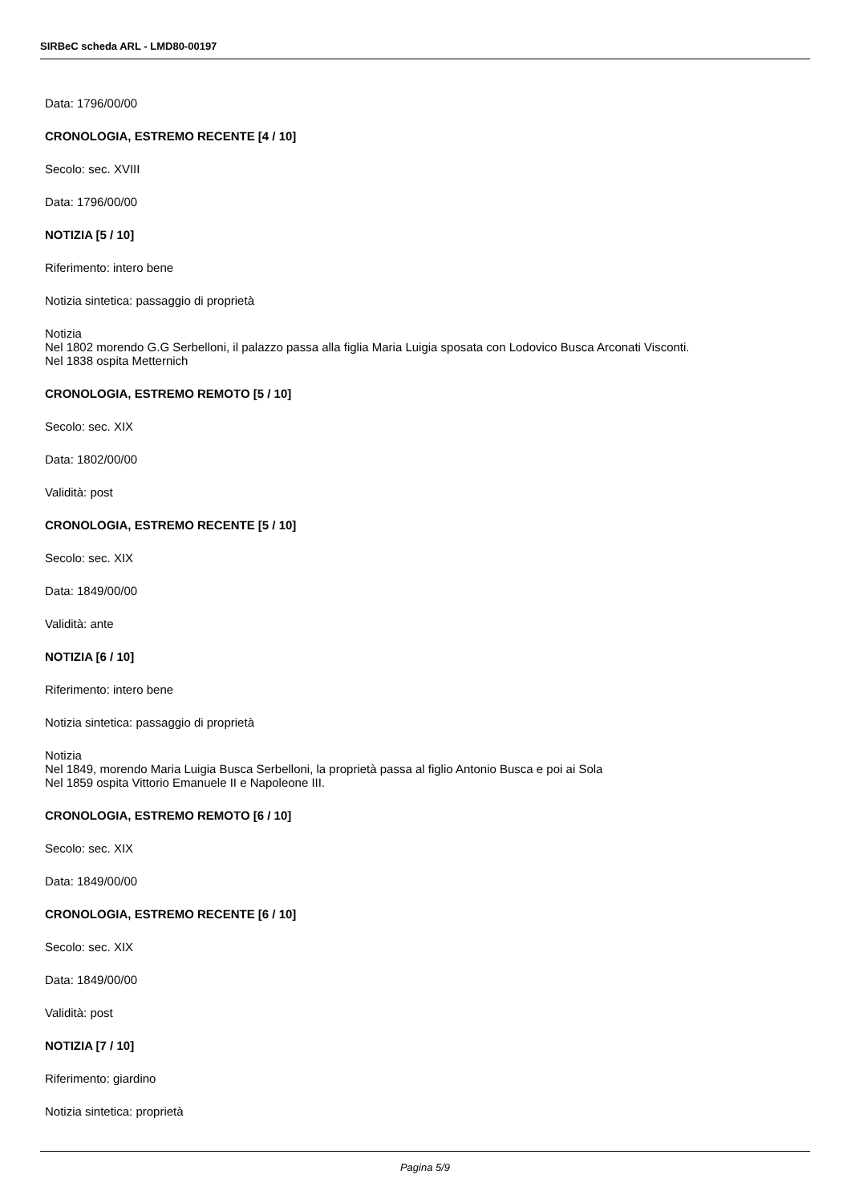SIRBeC scheda ARL - LMD80-00197
Data: 1796/00/00
CRONOLOGIA, ESTREMO RECENTE [4 / 10]
Secolo: sec. XVIII
Data: 1796/00/00
NOTIZIA [5 / 10]
Riferimento: intero bene
Notizia sintetica: passaggio di proprietà
Notizia
Nel 1802 morendo G.G Serbelloni, il palazzo passa alla figlia Maria Luigia sposata con Lodovico Busca Arconati Visconti.
Nel 1838 ospita Metternich
CRONOLOGIA, ESTREMO REMOTO [5 / 10]
Secolo: sec. XIX
Data: 1802/00/00
Validità: post
CRONOLOGIA, ESTREMO RECENTE [5 / 10]
Secolo: sec. XIX
Data: 1849/00/00
Validità: ante
NOTIZIA [6 / 10]
Riferimento: intero bene
Notizia sintetica: passaggio di proprietà
Notizia
Nel 1849, morendo Maria Luigia Busca Serbelloni, la proprietà passa al figlio Antonio Busca e poi ai Sola
Nel 1859 ospita Vittorio Emanuele II e Napoleone III.
CRONOLOGIA, ESTREMO REMOTO [6 / 10]
Secolo: sec. XIX
Data: 1849/00/00
CRONOLOGIA, ESTREMO RECENTE [6 / 10]
Secolo: sec. XIX
Data: 1849/00/00
Validità: post
NOTIZIA [7 / 10]
Riferimento: giardino
Notizia sintetica: proprietà
Pagina 5/9